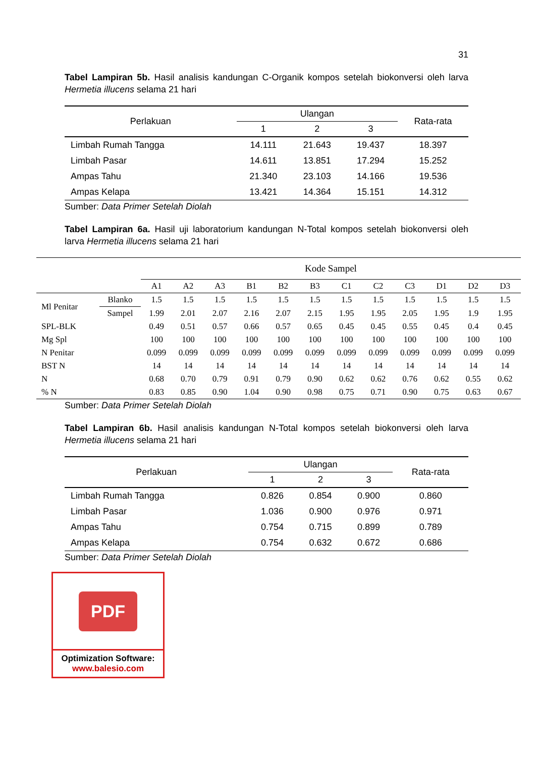31
Tabel Lampiran 5b. Hasil analisis kandungan C-Organik kompos setelah biokonversi oleh larva Hermetia illucens selama 21 hari
| Perlakuan | Ulangan | | | Rata-rata |
| --- | --- | --- | --- | --- |
| | 1 | 2 | 3 | |
| Limbah Rumah Tangga | 14.111 | 21.643 | 19.437 | 18.397 |
| Limbah Pasar | 14.611 | 13.851 | 17.294 | 15.252 |
| Ampas Tahu | 21.340 | 23.103 | 14.166 | 19.536 |
| Ampas Kelapa | 13.421 | 14.364 | 15.151 | 14.312 |
Sumber: Data Primer Setelah Diolah
Tabel Lampiran 6a. Hasil uji laboratorium kandungan N-Total kompos setelah biokonversi oleh larva Hermetia illucens selama 21 hari
| | | Kode Sampel | | | | | | | | | | | |
| --- | --- | --- | --- | --- | --- | --- | --- | --- | --- | --- | --- | --- | --- |
| | | A1 | A2 | A3 | B1 | B2 | B3 | C1 | C2 | C3 | D1 | D2 | D3 |
| Ml Penitar | Blanko | 1.5 | 1.5 | 1.5 | 1.5 | 1.5 | 1.5 | 1.5 | 1.5 | 1.5 | 1.5 | 1.5 | 1.5 |
| | Sampel | 1.99 | 2.01 | 2.07 | 2.16 | 2.07 | 2.15 | 1.95 | 1.95 | 2.05 | 1.95 | 1.9 | 1.95 |
| SPL-BLK | | 0.49 | 0.51 | 0.57 | 0.66 | 0.57 | 0.65 | 0.45 | 0.45 | 0.55 | 0.45 | 0.4 | 0.45 |
| Mg Spl | | 100 | 100 | 100 | 100 | 100 | 100 | 100 | 100 | 100 | 100 | 100 | 100 |
| N Penitar | | 0.099 | 0.099 | 0.099 | 0.099 | 0.099 | 0.099 | 0.099 | 0.099 | 0.099 | 0.099 | 0.099 | 0.099 |
| BST N | | 14 | 14 | 14 | 14 | 14 | 14 | 14 | 14 | 14 | 14 | 14 | 14 |
| N | | 0.68 | 0.70 | 0.79 | 0.91 | 0.79 | 0.90 | 0.62 | 0.62 | 0.76 | 0.62 | 0.55 | 0.62 |
| % N | | 0.83 | 0.85 | 0.90 | 1.04 | 0.90 | 0.98 | 0.75 | 0.71 | 0.90 | 0.75 | 0.63 | 0.67 |
Sumber: Data Primer Setelah Diolah
Tabel Lampiran 6b. Hasil analisis kandungan N-Total kompos setelah biokonversi oleh larva Hermetia illucens selama 21 hari
| Perlakuan | Ulangan | | | Rata-rata |
| --- | --- | --- | --- | --- |
| | 1 | 2 | 3 | |
| Limbah Rumah Tangga | 0.826 | 0.854 | 0.900 | 0.860 |
| Limbah Pasar | 1.036 | 0.900 | 0.976 | 0.971 |
| Ampas Tahu | 0.754 | 0.715 | 0.899 | 0.789 |
| Ampas Kelapa | 0.754 | 0.632 | 0.672 | 0.686 |
Sumber: Data Primer Setelah Diolah
PDF
Optimization Software:
www.balesio.com